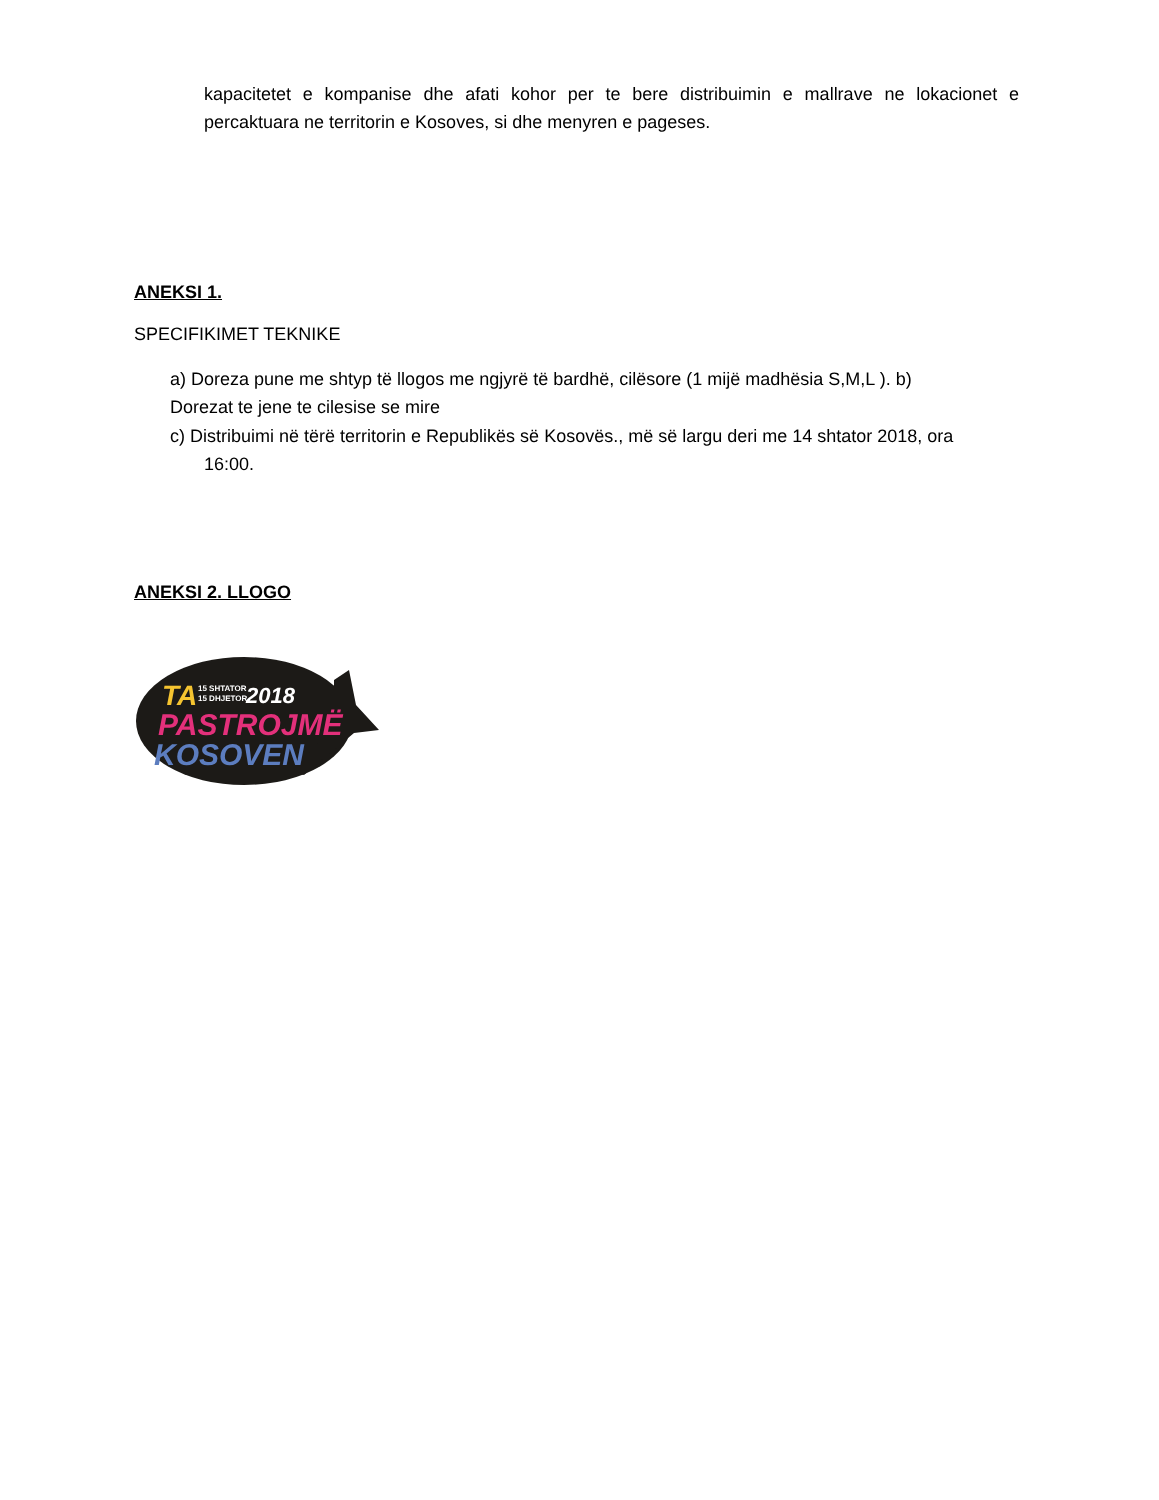kapacitetet e kompanise dhe afati kohor per te bere distribuimin e mallrave ne lokacionet e percaktuara ne territorin e Kosoves, si dhe menyren e pageses.
ANEKSI 1.
SPECIFIKIMET TEKNIKE
a) Doreza pune me shtyp të llogos me ngjyrë të bardhë, cilësore (1 mijë madhësia S,M,L ). b)
Dorezat te jene te cilesise se mire
c) Distribuimi në tërë territorin e Republikës së Kosovës., më së largu deri me 14 shtator 2018, ora
16:00.
ANEKSI 2. LLOGO
TA
15 SHTATOR
15 DHJETOR
2018
PASTROJMË
KOSOVEN